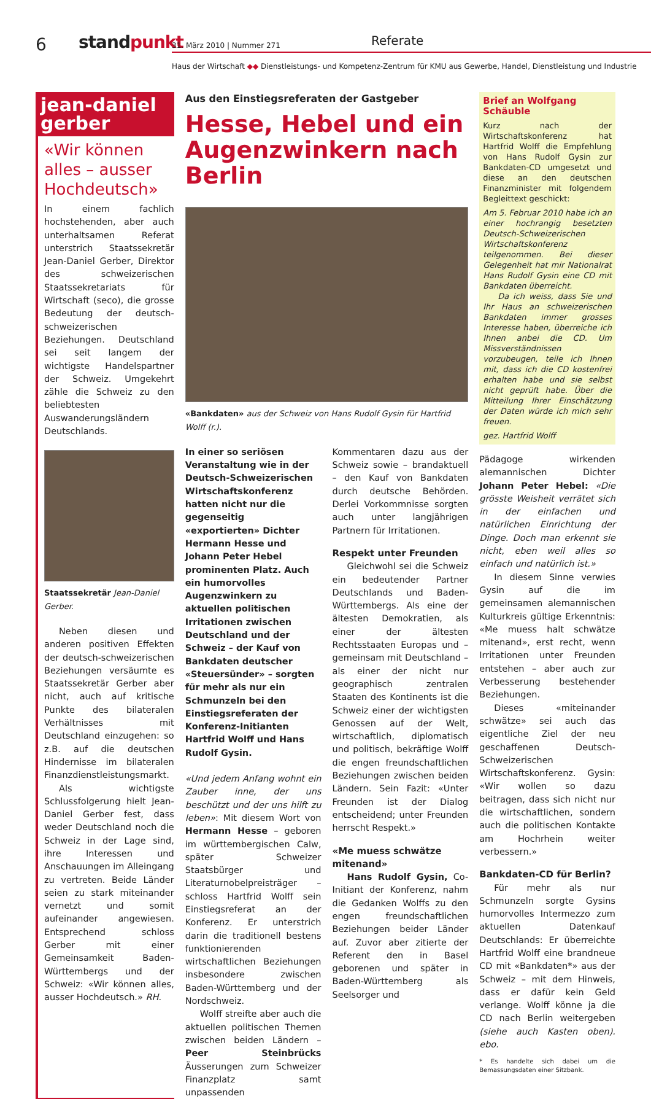6 standpunkt 31. März 2010 | Nummer 271 Referate
Haus der Wirtschaft ◆◆ Dienstleistungs- und Kompetenz-Zentrum für KMU aus Gewerbe, Handel, Dienstleistung und Industrie
jean-daniel gerber
«Wir können alles – ausser Hochdeutsch»
In einem fachlich hochstehenden, aber auch unterhaltsamen Referat unterstrich Staatssekretär Jean-Daniel Gerber, Direktor des schweizerischen Staatssekretariats für Wirtschaft (seco), die grosse Bedeutung der deutsch-schweizerischen Beziehungen. Deutschland sei seit langem der wichtigste Handelspartner der Schweiz. Umgekehrt zähle die Schweiz zu den beliebtesten Auswanderungsländern Deutschlands.
Staatssekretär Jean-Daniel Gerber.
Neben diesen und anderen positiven Effekten der deutsch-schweizerischen Beziehungen versäumte es Staatssekretär Gerber aber nicht, auch auf kritische Punkte des bilateralen Verhältnisses mit Deutschland einzugehen: so z.B. auf die deutschen Hindernisse im bilateralen Finanzdienstleistungsmarkt.
Als wichtigste Schlussfolgerung hielt Jean-Daniel Gerber fest, dass weder Deutschland noch die Schweiz in der Lage sind, ihre Interessen und Anschauungen im Alleingang zu vertreten. Beide Länder seien zu stark miteinander vernetzt und somit aufeinander angewiesen. Entsprechend schloss Gerber mit einer Gemeinsamkeit Baden-Württembergs und der Schweiz: «Wir können alles, ausser Hochdeutsch.» RH.
Aus den Einstiegsreferaten der Gastgeber
Hesse, Hebel und ein Augenzwinkern nach Berlin
«Bankdaten» aus der Schweiz von Hans Rudolf Gysin für Hartfrid Wolff (r.).
In einer so seriösen Veranstaltung wie in der Deutsch-Schweizerischen Wirtschaftskonferenz hatten nicht nur die gegenseitig «exportierten» Dichter Hermann Hesse und Johann Peter Hebel prominenten Platz. Auch ein humorvolles Augenzwinkern zu aktuellen politischen Irritationen zwischen Deutschland und der Schweiz – der Kauf von Bankdaten deutscher «Steuersünder» – sorgten für mehr als nur ein Schmunzeln bei den Einstiegsreferaten der Konferenz-Initianten Hartfrid Wolff und Hans Rudolf Gysin.
«Und jedem Anfang wohnt ein Zauber inne, der uns beschützt und der uns hilft zu leben»: Mit diesem Wort von Hermann Hesse – geboren im württembergischen Calw, später Schweizer Staatsbürger und Literaturnobelpreisträger – schloss Hartfrid Wolff sein Einstiegsreferat an der Konferenz. Er unterstrich darin die traditionell bestens funktionierenden wirtschaftlichen Beziehungen insbesondere zwischen Baden-Württemberg und der Nordschweiz.
Wolff streifte aber auch die aktuellen politischen Themen zwischen beiden Ländern – Peer Steinbrücks Äusserungen zum Schweizer Finanzplatz samt unpassenden
Kommentaren dazu aus der Schweiz sowie – brandaktuell – den Kauf von Bankdaten durch deutsche Behörden. Derlei Vorkommnisse sorgten auch unter langjährigen Partnern für Irritationen.
Respekt unter Freunden
Gleichwohl sei die Schweiz ein bedeutender Partner Deutschlands und Baden-Württembergs. Als eine der ältesten Demokratien, als einer der ältesten Rechtsstaaten Europas und – gemeinsam mit Deutschland – als einer der nicht nur geographisch zentralen Staaten des Kontinents ist die Schweiz einer der wichtigsten Genossen auf der Welt, wirtschaftlich, diplomatisch und politisch, bekräftige Wolff die engen freundschaftlichen Beziehungen zwischen beiden Ländern. Sein Fazit: «Unter Freunden ist der Dialog entscheidend; unter Freunden herrscht Respekt.»
«Me muess schwätze mitenand»
Hans Rudolf Gysin, Co-Initiant der Konferenz, nahm die Gedanken Wolffs zu den engen freundschaftlichen Beziehungen beider Länder auf. Zuvor aber zitierte der Referent den in Basel geborenen und später in Baden-Württemberg als Seelsorger und
Brief an Wolfgang Schäuble
Kurz nach der Wirtschaftskonferenz hat Hartfrid Wolff die Empfehlung von Hans Rudolf Gysin zur Bankdaten-CD umgesetzt und diese an den deutschen Finanzminister mit folgendem Begleittext geschickt:
Am 5. Februar 2010 habe ich an einer hochrangig besetzten Deutsch-Schweizerischen Wirtschaftskonferenz teilgenommen. Bei dieser Gelegenheit hat mir Nationalrat Hans Rudolf Gysin eine CD mit Bankdaten überreicht.
Da ich weiss, dass Sie und Ihr Haus an schweizerischen Bankdaten immer grosses Interesse haben, überreiche ich Ihnen anbei die CD. Um Missverständnissen vorzubeugen, teile ich Ihnen mit, dass ich die CD kostenfrei erhalten habe und sie selbst nicht geprüft habe. Über die Mitteilung Ihrer Einschätzung der Daten würde ich mich sehr freuen.
gez. Hartfrid Wolff
Pädagoge wirkenden alemannischen Dichter Johann Peter Hebel: «Die grösste Weisheit verrätet sich in der einfachen und natürlichen Einrichtung der Dinge. Doch man erkennt sie nicht, eben weil alles so einfach und natürlich ist.»
In diesem Sinne verwies Gysin auf die im gemeinsamen alemannischen Kulturkreis gültige Erkenntnis: «Me muess halt schwätze mitenand», erst recht, wenn Irritationen unter Freunden entstehen – aber auch zur Verbesserung bestehender Beziehungen.
Dieses «miteinander schwätze» sei auch das eigentliche Ziel der neu geschaffenen Deutsch-Schweizerischen Wirtschaftskonferenz. Gysin: «Wir wollen so dazu beitragen, dass sich nicht nur die wirtschaftlichen, sondern auch die politischen Kontakte am Hochrhein weiter verbessern.»
Bankdaten-CD für Berlin?
Für mehr als nur Schmunzeln sorgte Gysins humorvolles Intermezzo zum aktuellen Datenkauf Deutschlands: Er überreichte Hartfrid Wolff eine brandneue CD mit «Bankdaten*» aus der Schweiz – mit dem Hinweis, dass er dafür kein Geld verlange. Wolff könne ja die CD nach Berlin weitergeben (siehe auch Kasten oben). ebo.
* Es handelte sich dabei um die Bemassungsdaten einer Sitzbank.